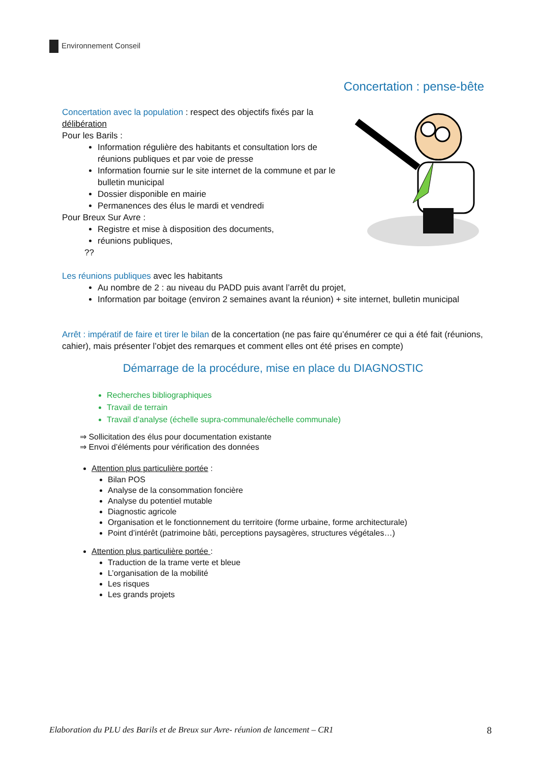Environnement Conseil
Concertation : pense-bête
Concertation avec la population : respect des objectifs fixés par la délibération
Pour les Barils :
Information régulière des habitants et consultation lors de réunions publiques et par voie de presse
Information fournie sur le site internet de la commune et par le bulletin municipal
Dossier disponible en mairie
Permanences des élus le mardi et vendredi
Pour Breux Sur Avre :
Registre et mise à disposition des documents,
réunions publiques,
??
Les réunions publiques avec les habitants
Au nombre de 2 : au niveau du PADD puis avant l’arrêt du projet,
Information par boitage (environ 2 semaines avant la réunion) + site internet, bulletin municipal
Arrêt : impératif de faire et tirer le bilan de la concertation (ne pas faire qu’énumérer ce qui a été fait (réunions, cahier), mais présenter l’objet des remarques et comment elles ont été prises en compte)
Démarrage de la procédure, mise en place du DIAGNOSTIC
Recherches bibliographiques
Travail de terrain
Travail d’analyse (échelle supra-communale/échelle communale)
⇒ Sollicitation des élus pour documentation existante
⇒ Envoi d’éléments pour vérification des données
Attention plus particulière portée :
Bilan POS
Analyse de la consommation foncière
Analyse du potentiel mutable
Diagnostic agricole
Organisation et le fonctionnement du territoire (forme urbaine, forme architecturale)
Point d’intérêt (patrimoine bâti, perceptions paysagères, structures végétales…)
Attention plus particulière portée :
Traduction de la trame verte et bleue
L’organisation de la mobilité
Les risques
Les grands projets
Elaboration du PLU des Barils et de Breux sur Avre- réunion de lancement – CR1 8